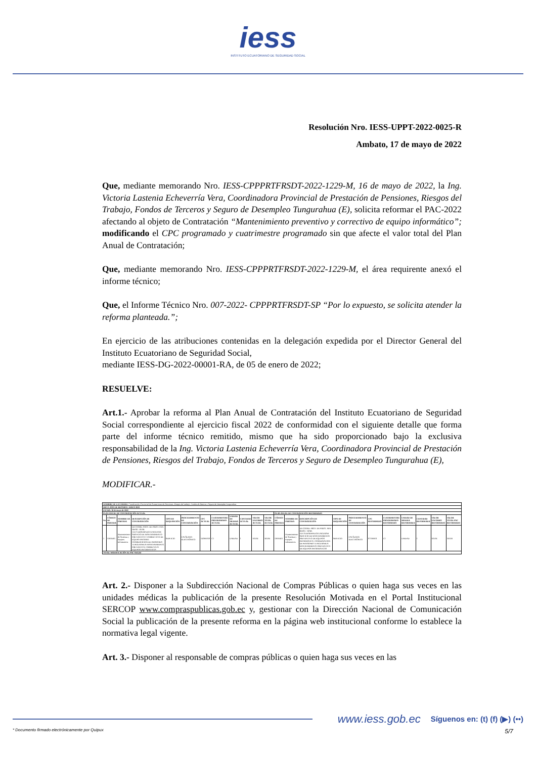iess
INSTITUTO ECUATORIANO DE SEGURIDAD SOCIAL
Resolución Nro. IESS-UPPT-2022-0025-R
Ambato, 17 de mayo de 2022
Que, mediante memorando Nro. IESS-CPPPRTFRSDT-2022-1229-M, 16 de mayo de 2022, la Ing. Victoria Lastenia Echeverría Vera, Coordinadora Provincial de Prestación de Pensiones, Riesgos del Trabajo, Fondos de Terceros y Seguro de Desempleo Tungurahua (E), solicita reformar el PAC-2022 afectando al objeto de Contratación “Mantenimiento preventivo y correctivo de equipo informático”; modificando el CPC programado y cuatrimestre programado sin que afecte el valor total del Plan Anual de Contratación;
Que, mediante memorando Nro. IESS-CPPPRTFRSDT-2022-1229-M, el área requirente anexó el informe técnico;
Que, el Informe Técnico Nro. 007-2022- CPPPRTFRSDT-SP “Por lo expuesto, se solicita atender la reforma planteada.”;
En ejercicio de las atribuciones contenidas en la delegación expedida por el Director General del Instituto Ecuatoriano de Seguridad Social,
mediante IESS-DG-2022-00001-RA, de 05 de enero de 2022;
RESUELVE:
Art.1.- Aprobar la reforma al Plan Anual de Contratación del Instituto Ecuatoriano de Seguridad Social correspondiente al ejercicio fiscal 2022 de conformidad con el siguiente detalle que forma parte del informe técnico remitido, mismo que ha sido proporcionado bajo la exclusiva responsabilidad de la Ing. Victoria Lastenia Echeverría Vera, Coordinadora Provincial de Prestación de Pensiones, Riesgos del Trabajo, Fondos de Terceros y Seguro de Desempleo Tungurahua (E),
MODIFICAR.-
| NOMBRE DE LA UNIDAD: Coordinación Provincial de Prestaciones de Pensiones, Riesgos del trabajo, Fondos de Reserva y Seguro de Desempleo Tungurahua | | | | | | | | | | | | | | | | | | | | | | |
| MES Y AÑO DE REPORTE: MAYO 2022 | | | | | | | | | | | | | | | | | | | | | | |
| FECHA: 16 de mayo de 2022 | | | | | | | | | | | | | | | | | | | | | | |
| PLAN ANUAL DE CONTRATACIÓN ACTUAL | | | | | | | | | | | | PLAN ANUAL DE CONTRATACIÓN REFORMADO | | | | | | | | | | |
| No | CÓDIGO DE PARTIDA | NOMBRE DE PARTIDA | DESCRIPCIÓN DE CONTRATACIÓN | TIPO DE ADQUISICIÓN | PROCEDIMIENTO DE CONTRATACIÓN | CPC ACTUAL | CUATRIMESTRE PROGRAMADO ACTUAL | UNIDAD DE MEDIDA ACTUAL | CANTIDAD ACTUAL | VALOR UNITARIO ACTUAL | VALOR TOTAL ACTUAL | CÓDIGO DE PARTIDA | NOMBRE DE PARTIDA | DESCRIPCIÓN DE CONTRATACIÓN | TIPO DE ADQUISICIÓN | PROCEDIMIENTO DE CONTRATACIÓN | CPC REFORMADO | CUATRIMESTRE PROGRAMADO REFORMADO | UNIDAD DE MEDIDA REFORMADA | CANTIDAD REFORMADA | VALOR UNITARIO REFORMADO | VALOR TOTAL PAC REFORMADO |
| 1 | 53050401 | Mantenimiento de Sistemas y Equipos Informáticos | D4 COORD. PROV. DE PREST. PEN. RIESG. TRAB. FDT.S.DESEMPLEOTUNGURAH SERVICIO DE MANTENIMIENTO PREVENTIVO Y CORRECTIVO DE EQUIPO INFORMT. COORDINACION DE PENSIONES TUNGURAHUA MANTENIMIENTO PREVENTIVO, CORRECTIVO EQUIPOS INFORMATICOS | SERVICIO | CATÁLOGO ELECTRÓNICO | 542900318 | C1 | UNIDAD | 1 | 563,84 | 563,84 | 53050401 | Mantenimiento de Sistemas y Equipos Informáticos | D4 COORD. PROV. DE PREST. PEN. RIESG. TRAB. FDT.S.DESEMPLEOTUNGURAH SERVICIO DE MANTENIMIENTO PREVENTIVO DE EQUIPOS INFORMATICO. COORDINACION DE PENSIONES TUNGURAHUA MANTENIMIENTO PREVENTIVO DE EQUIPOS INFORMATICOS | SERVICIO | CATÁLOGO ELECTRÓNICO | 871300011 | C2 | UNIDAD | 1 | 563,84 | 563,84 |
| TOTAL MODIFICACIÓN AL PAC $563,84 | | | | | | | | | | | | | | | | | | | | | | |
Art. 2.- Disponer a la Subdirección Nacional de Compras Públicas o quien haga sus veces en las unidades médicas la publicación de la presente Resolución Motivada en el Portal Institucional SERCOP www.compraspublicas.gob.ec y, gestionar con la Dirección Nacional de Comunicación Social la publicación de la presente reforma en la página web institucional conforme lo establece la normativa legal vigente.
Art. 3.- Disponer al responsable de compras públicas o quien haga sus veces en las
www.iess.gob.ec Síguenos en: (t) (f) (▶) (••)
* Documento firmado electrónicamente por Quipux 5/7